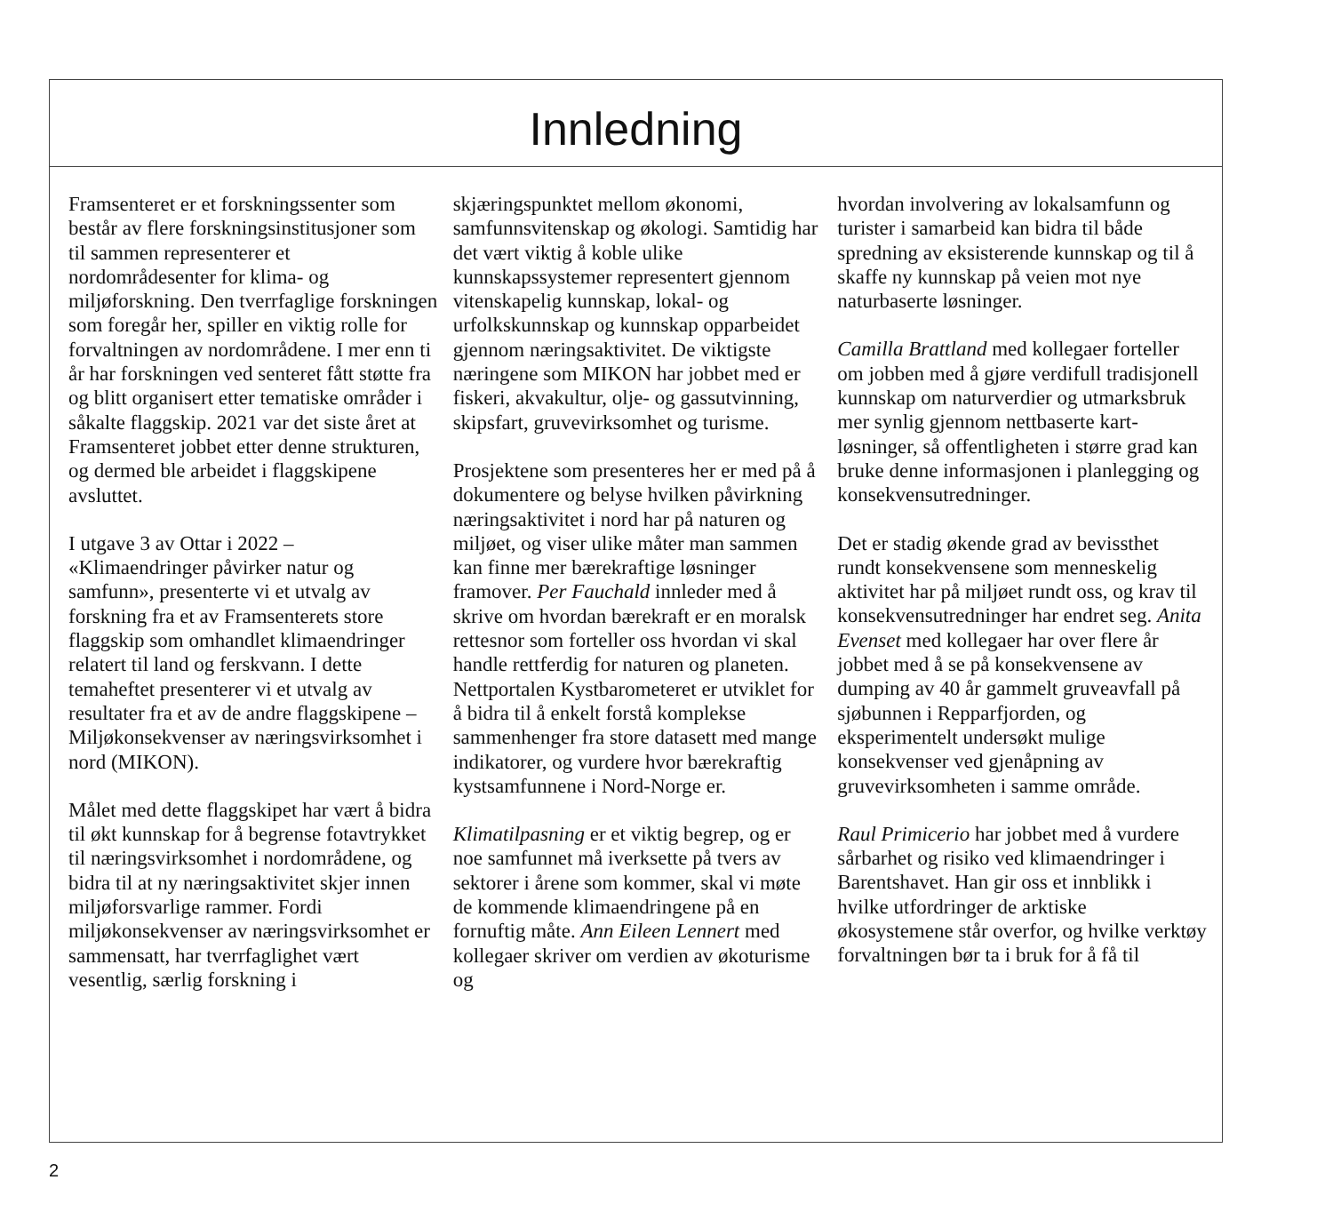Innledning
Framsenteret er et forskningssenter som består av flere forsknings­institusjoner som til sammen representerer et nordområdesenter for klima- og miljøforskning. Den tverrfaglige forskningen som foregår her, spiller en viktig rolle for forvaltningen av nordområdene. I mer enn ti år har forskningen ved senteret fått støtte fra og blitt organisert etter tematiske områder i såkalte flaggskip. 2021 var det siste året at Framsenteret jobbet etter denne strukturen, og dermed ble arbeidet i flaggskipene avsluttet.
I utgave 3 av Ottar i 2022 – «Klimaendringer påvirker natur og samfunn», presenterte vi et utvalg av forskning fra et av Framsenterets store flaggskip som omhandlet klimaendringer relatert til land og ferskvann. I dette temaheftet presenterer vi et utvalg av resultater fra et av de andre flaggskipene – Miljøkonsekvenser av næringsvirk­somhet i nord (MIKON).
Målet med dette flaggskipet har vært å bidra til økt kunnskap for å begrense fotavtrykket til næringsvirksomhet i nordområdene, og bidra til at ny næringsaktivitet skjer innen miljøforsvarlige rammer. Fordi miljøkonsekvenser av næringsvirksomhet er sammensatt, har tverrfaglighet vært vesentlig, særlig forskning i
skjæringspunktet mellom økonomi, samfunnsvitenskap og økologi. Samtidig har det vært viktig å koble ulike kunnskapssystemer representert gjennom vitenskapelig kunnskap, lokal- og urfolkskunnskap og kunnskap opparbeidet gjennom næringsaktivitet. De viktigste næringene som MIKON har jobbet med er fiskeri, akvakultur, olje- og gassutvinning, skipsfart, gruvevirksomhet og turisme.
Prosjektene som presenteres her er med på å dokumentere og belyse hvilken påvirkning næringsaktivitet i nord har på naturen og miljøet, og viser ulike måter man sammen kan finne mer bærekraftige løsninger framover. Per Fauchald innleder med å skrive om hvordan bærekraft er en moralsk rettesnor som forteller oss hvordan vi skal handle rettferdig for naturen og planeten. Nettportalen Kystbarometeret er utviklet for å bidra til å enkelt forstå komplekse sammenhenger fra store datasett med mange indikatorer, og vurdere hvor bærekraftig kystsamfunnene i Nord-Norge er.
Klimatilpasning er et viktig begrep, og er noe samfunnet må iverksette på tvers av sektorer i årene som kommer, skal vi møte de kommende klimaendringene på en fornuftig måte. Ann Eileen Lennert med kollegaer skriver om verdien av økoturisme og
hvordan involvering av lokalsamfunn og turister i samarbeid kan bidra til både spredning av eksisterende kunnskap og til å skaffe ny kunnskap på veien mot nye naturbaserte løsninger.
Camilla Brattland med kollegaer forteller om jobben med å gjøre verdifull tradisjonell kunnskap om naturverdier og utmarksbruk mer synlig gjennom nettbaserte kart­løsninger, så offentligheten i større grad kan bruke denne informasjonen i planlegging og konsekvens­utredninger.
Det er stadig økende grad av bevissthet rundt konsekvensene som menneskelig aktivitet har på miljøet rundt oss, og krav til konsekvensutredninger har endret seg. Anita Evenset med kollegaer har over flere år jobbet med å se på konsekvensene av dumping av 40 år gammelt gruveavfall på sjøbunnen i Repparfjorden, og eksperimentelt undersøkt mulige konsekvenser ved gjenåpning av gruvevirksomheten i samme område.
Raul Primicerio har jobbet med å vurdere sårbarhet og risiko ved klimaendringer i Barentshavet. Han gir oss et innblikk i hvilke ut­fordringer de arktiske økosystemene står overfor, og hvilke verktøy forvaltningen bør ta i bruk for å få til
2